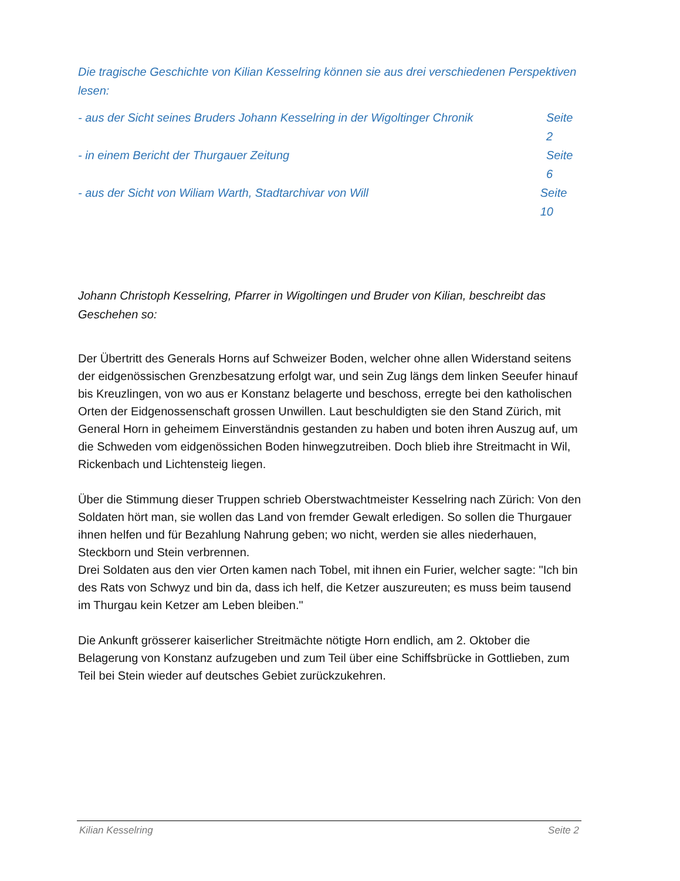Die tragische Geschichte von Kilian Kesselring können sie aus drei verschiedenen Perspektiven lesen:
- aus der Sicht seines Bruders Johann Kesselring in der Wigoltinger Chronik Seite 2
- in einem Bericht der Thurgauer Zeitung Seite 6
- aus der Sicht von Wiliam Warth, Stadtarchivar von Will Seite 10
Johann Christoph Kesselring, Pfarrer in Wigoltingen und Bruder von Kilian, beschreibt das Geschehen so:
Der Übertritt des Generals Horns auf Schweizer Boden, welcher ohne allen Widerstand seitens der eidgenössischen Grenzbesatzung erfolgt war, und sein Zug längs dem linken Seeufer hinauf bis Kreuzlingen, von wo aus er Konstanz belagerte und beschoss, erregte bei den katholischen Orten der Eidgenossenschaft grossen Unwillen. Laut beschuldigten sie den Stand Zürich, mit General Horn in geheimem Einverständnis gestanden zu haben und boten ihren Auszug auf, um die Schweden vom eidgenössichen Boden hinwegzutreiben. Doch blieb ihre Streitmacht in Wil, Rickenbach und Lichtensteig liegen.
Über die Stimmung dieser Truppen schrieb Oberstwachtmeister Kesselring nach Zürich: Von den Soldaten hört man, sie wollen das Land von fremder Gewalt erledigen. So sollen die Thurgauer ihnen helfen und für Bezahlung Nahrung geben; wo nicht, werden sie alles niederhauen, Steckborn und Stein verbrennen.
Drei Soldaten aus den vier Orten kamen nach Tobel, mit ihnen ein Furier, welcher sagte: "Ich bin des Rats von Schwyz und bin da, dass ich helf, die Ketzer auszureuten; es muss beim tausend im Thurgau kein Ketzer am Leben bleiben."
Die Ankunft grösserer kaiserlicher Streitmächte nötigte Horn endlich, am 2. Oktober die Belagerung von Konstanz aufzugeben und zum Teil über eine Schiffsbrücke in Gottlieben, zum Teil bei Stein wieder auf deutsches Gebiet zurückzukehren.
Kilian Kesselring Seite 2